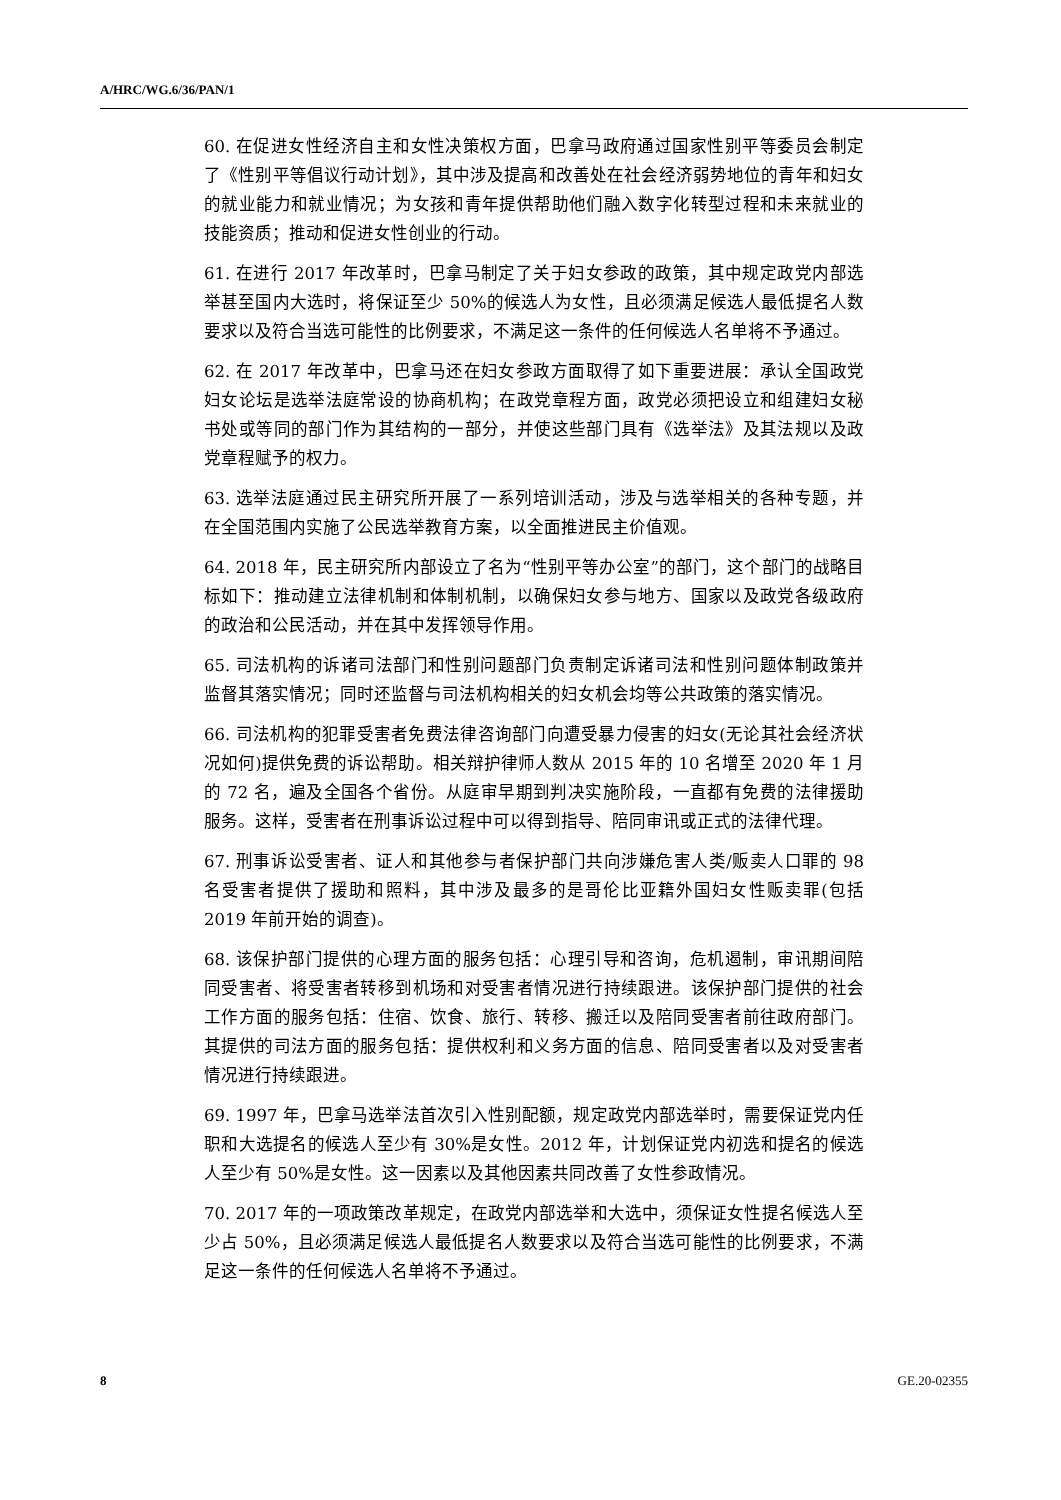A/HRC/WG.6/36/PAN/1
60. 在促进女性经济自主和女性决策权方面，巴拿马政府通过国家性别平等委员会制定了《性别平等倡议行动计划》，其中涉及提高和改善处在社会经济弱势地位的青年和妇女的就业能力和就业情况；为女孩和青年提供帮助他们融入数字化转型过程和未来就业的技能资质；推动和促进女性创业的行动。
61. 在进行 2017 年改革时，巴拿马制定了关于妇女参政的政策，其中规定政党内部选举甚至国内大选时，将保证至少 50%的候选人为女性，且必须满足候选人最低提名人数要求以及符合当选可能性的比例要求，不满足这一条件的任何候选人名单将不予通过。
62. 在 2017 年改革中，巴拿马还在妇女参政方面取得了如下重要进展：承认全国政党妇女论坛是选举法庭常设的协商机构；在政党章程方面，政党必须把设立和组建妇女秘书处或等同的部门作为其结构的一部分，并使这些部门具有《选举法》及其法规以及政党章程赋予的权力。
63. 选举法庭通过民主研究所开展了一系列培训活动，涉及与选举相关的各种专题，并在全国范围内实施了公民选举教育方案，以全面推进民主价值观。
64. 2018 年，民主研究所内部设立了名为“性别平等办公室”的部门，这个部门的战略目标如下：推动建立法律机制和体制机制，以确保妇女参与地方、国家以及政党各级政府的政治和公民活动，并在其中发挥领导作用。
65. 司法机构的诉诸司法部门和性别问题部门负责制定诉诸司法和性别问题体制政策并监督其落实情况；同时还监督与司法机构相关的妇女机会均等公共政策的落实情况。
66. 司法机构的犯罪受害者免费法律咨询部门向遭受暴力侵害的妇女(无论其社会经济状况如何)提供免费的诉讼帮助。相关辩护律师人数从 2015 年的 10 名增至 2020 年 1 月的 72 名，遍及全国各个省份。从庭审早期到判决实施阶段，一直都有免费的法律援助服务。这样，受害者在刑事诉讼过程中可以得到指导、陪同审讯或正式的法律代理。
67. 刑事诉讼受害者、证人和其他参与者保护部门共向涉嫌危害人类/贩卖人口罪的 98 名受害者提供了援助和照料，其中涉及最多的是哥伦比亚籍外国妇女性贩卖罪(包括 2019 年前开始的调查)。
68. 该保护部门提供的心理方面的服务包括：心理引导和咨询，危机遏制，审讯期间陪同受害者、将受害者转移到机场和对受害者情况进行持续跟进。该保护部门提供的社会工作方面的服务包括：住宿、饮食、旅行、转移、搬迁以及陪同受害者前往政府部门。其提供的司法方面的服务包括：提供权利和义务方面的信息、陪同受害者以及对受害者情况进行持续跟进。
69. 1997 年，巴拿马选举法首次引入性别配额，规定政党内部选举时，需要保证党内任职和大选提名的候选人至少有 30%是女性。2012 年，计划保证党内初选和提名的候选人至少有 50%是女性。这一因素以及其他因素共同改善了女性参政情况。
70. 2017 年的一项政策改革规定，在政党内部选举和大选中，须保证女性提名候选人至少占 50%，且必须满足候选人最低提名人数要求以及符合当选可能性的比例要求，不满足这一条件的任何候选人名单将不予通过。
8 GE.20-02355